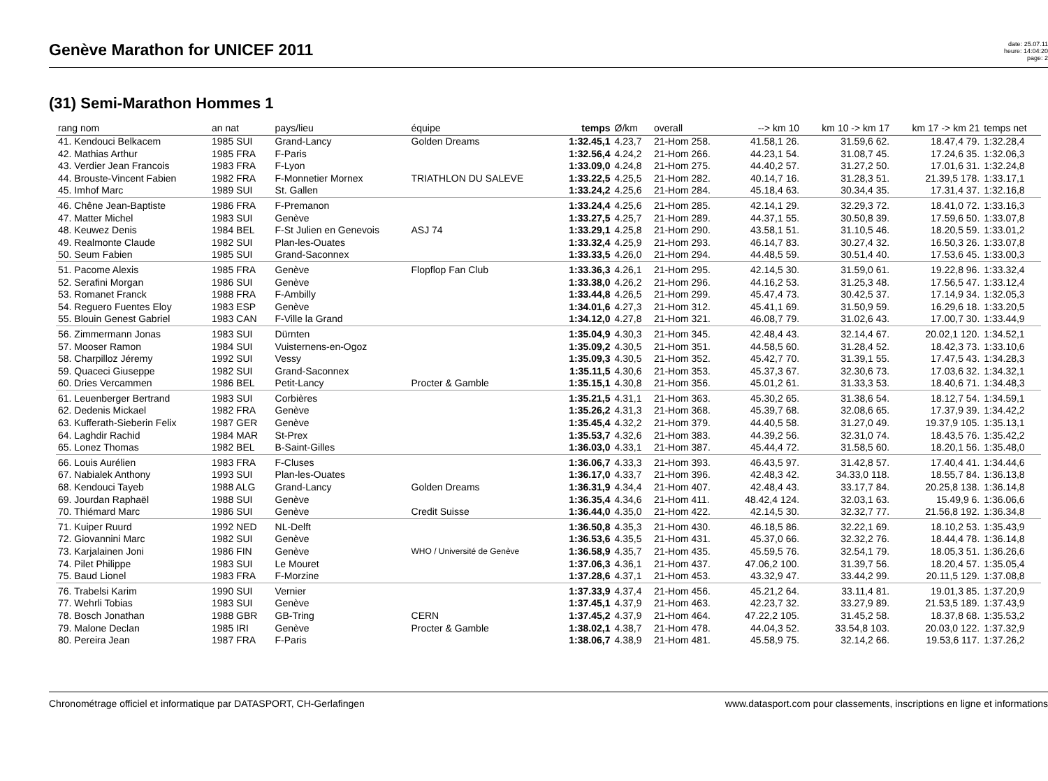Genève Marathon for UNICEF 2011
date: 25.07.11
heure: 14:04:20
page: 2
(31) Semi-Marathon Hommes 1
| rang nom | an nat | pays/lieu | équipe | temps | Ø/km | overall | --> km 10 | km 10 -> km 17 | km 17 -> km 21 | temps net |
| --- | --- | --- | --- | --- | --- | --- | --- | --- | --- | --- |
| 41. Kendouci Belkacem | 1985 SUI | Grand-Lancy | Golden Dreams | 1:32.45,1 | 4.23,7 | 21-Hom 258. | 41.58,1 26. | 31.59,6 62. | 18.47,4 79. | 1:32.28,4 |
| 42. Mathias Arthur | 1985 FRA | F-Paris | | 1:32.56,4 | 4.24,2 | 21-Hom 266. | 44.23,1 54. | 31.08,7 45. | 17.24,6 35. | 1:32.06,3 |
| 43. Verdier Jean Francois | 1983 FRA | F-Lyon | | 1:33.09,0 | 4.24,8 | 21-Hom 275. | 44.40,2 57. | 31.27,2 50. | 17.01,6 31. | 1:32.24,8 |
| 44. Brouste-Vincent Fabien | 1982 FRA | F-Monnetier Mornex | TRIATHLON DU SALEVE | 1:33.22,5 | 4.25,5 | 21-Hom 282. | 40.14,7 16. | 31.28,3 51. | 21.39,5 178. | 1:33.17,1 |
| 45. Imhof Marc | 1989 SUI | St. Gallen | | 1:33.24,2 | 4.25,6 | 21-Hom 284. | 45.18,4 63. | 30.34,4 35. | 17.31,4 37. | 1:32.16,8 |
| 46. Chêne Jean-Baptiste | 1986 FRA | F-Premanon | | 1:33.24,4 | 4.25,6 | 21-Hom 285. | 42.14,1 29. | 32.29,3 72. | 18.41,0 72. | 1:33.16,3 |
| 47. Matter Michel | 1983 SUI | Genève | | 1:33.27,5 | 4.25,7 | 21-Hom 289. | 44.37,1 55. | 30.50,8 39. | 17.59,6 50. | 1:33.07,8 |
| 48. Keuwez Denis | 1984 BEL | F-St Julien en Genevois | ASJ 74 | 1:33.29,1 | 4.25,8 | 21-Hom 290. | 43.58,1 51. | 31.10,5 46. | 18.20,5 59. | 1:33.01,2 |
| 49. Realmonte Claude | 1982 SUI | Plan-les-Ouates | | 1:33.32,4 | 4.25,9 | 21-Hom 293. | 46.14,7 83. | 30.27,4 32. | 16.50,3 26. | 1:33.07,8 |
| 50. Seum Fabien | 1985 SUI | Grand-Saconnex | | 1:33.33,5 | 4.26,0 | 21-Hom 294. | 44.48,5 59. | 30.51,4 40. | 17.53,6 45. | 1:33.00,3 |
| 51. Pacome Alexis | 1985 FRA | Genève | Flopflop Fan Club | 1:33.36,3 | 4.26,1 | 21-Hom 295. | 42.14,5 30. | 31.59,0 61. | 19.22,8 96. | 1:33.32,4 |
| 52. Serafini Morgan | 1986 SUI | Genève | | 1:33.38,0 | 4.26,2 | 21-Hom 296. | 44.16,2 53. | 31.25,3 48. | 17.56,5 47. | 1:33.12,4 |
| 53. Romanet Franck | 1988 FRA | F-Ambilly | | 1:33.44,8 | 4.26,5 | 21-Hom 299. | 45.47,4 73. | 30.42,5 37. | 17.14,9 34. | 1:32.05,3 |
| 54. Reguero Fuentes Eloy | 1983 ESP | Genève | | 1:34.01,6 | 4.27,3 | 21-Hom 312. | 45.41,1 69. | 31.50,9 59. | 16.29,6 18. | 1:33.20,5 |
| 55. Blouin Genest Gabriel | 1983 CAN | F-Ville la Grand | | 1:34.12,0 | 4.27,8 | 21-Hom 321. | 46.08,7 79. | 31.02,6 43. | 17.00,7 30. | 1:33.44,9 |
| 56. Zimmermann Jonas | 1983 SUI | Dürnten | | 1:35.04,9 | 4.30,3 | 21-Hom 345. | 42.48,4 43. | 32.14,4 67. | 20.02,1 120. | 1:34.52,1 |
| 57. Mooser Ramon | 1984 SUI | Vuisternens-en-Ogoz | | 1:35.09,2 | 4.30,5 | 21-Hom 351. | 44.58,5 60. | 31.28,4 52. | 18.42,3 73. | 1:33.10,6 |
| 58. Charpilloz Jéremy | 1992 SUI | Vessy | | 1:35.09,3 | 4.30,5 | 21-Hom 352. | 45.42,7 70. | 31.39,1 55. | 17.47,5 43. | 1:34.28,3 |
| 59. Quaceci Giuseppe | 1982 SUI | Grand-Saconnex | | 1:35.11,5 | 4.30,6 | 21-Hom 353. | 45.37,3 67. | 32.30,6 73. | 17.03,6 32. | 1:34.32,1 |
| 60. Dries Vercammen | 1986 BEL | Petit-Lancy | Procter & Gamble | 1:35.15,1 | 4.30,8 | 21-Hom 356. | 45.01,2 61. | 31.33,3 53. | 18.40,6 71. | 1:34.48,3 |
| 61. Leuenberger Bertrand | 1983 SUI | Corbières | | 1:35.21,5 | 4.31,1 | 21-Hom 363. | 45.30,2 65. | 31.38,6 54. | 18.12,7 54. | 1:34.59,1 |
| 62. Dedenis Mickael | 1982 FRA | Genève | | 1:35.26,2 | 4.31,3 | 21-Hom 368. | 45.39,7 68. | 32.08,6 65. | 17.37,9 39. | 1:34.42,2 |
| 63. Kufferath-Sieberin Felix | 1987 GER | Genève | | 1:35.45,4 | 4.32,2 | 21-Hom 379. | 44.40,5 58. | 31.27,0 49. | 19.37,9 105. | 1:35.13,1 |
| 64. Laghdir Rachid | 1984 MAR | St-Prex | | 1:35.53,7 | 4.32,6 | 21-Hom 383. | 44.39,2 56. | 32.31,0 74. | 18.43,5 76. | 1:35.42,2 |
| 65. Lonez Thomas | 1982 BEL | B-Saint-Gilles | | 1:36.03,0 | 4.33,1 | 21-Hom 387. | 45.44,4 72. | 31.58,5 60. | 18.20,1 56. | 1:35.48,0 |
| 66. Louis Aurélien | 1983 FRA | F-Cluses | | 1:36.06,7 | 4.33,3 | 21-Hom 393. | 46.43,5 97. | 31.42,8 57. | 17.40,4 41. | 1:34.44,6 |
| 67. Nabialek Anthony | 1993 SUI | Plan-les-Ouates | | 1:36.17,0 | 4.33,7 | 21-Hom 396. | 42.48,3 42. | 34.33,0 118. | 18.55,7 84. | 1:36.13,8 |
| 68. Kendouci Tayeb | 1988 ALG | Grand-Lancy | Golden Dreams | 1:36.31,9 | 4.34,4 | 21-Hom 407. | 42.48,4 43. | 33.17,7 84. | 20.25,8 138. | 1:36.14,8 |
| 69. Jourdan Raphaël | 1988 SUI | Genève | | 1:36.35,4 | 4.34,6 | 21-Hom 411. | 48.42,4 124. | 32.03,1 63. | 15.49,9 6. | 1:36.06,6 |
| 70. Thiémard Marc | 1986 SUI | Genève | Credit Suisse | 1:36.44,0 | 4.35,0 | 21-Hom 422. | 42.14,5 30. | 32.32,7 77. | 21.56,8 192. | 1:36.34,8 |
| 71. Kuiper Ruurd | 1992 NED | NL-Delft | | 1:36.50,8 | 4.35,3 | 21-Hom 430. | 46.18,5 86. | 32.22,1 69. | 18.10,2 53. | 1:35.43,9 |
| 72. Giovannini Marc | 1982 SUI | Genève | | 1:36.53,6 | 4.35,5 | 21-Hom 431. | 45.37,0 66. | 32.32,2 76. | 18.44,4 78. | 1:36.14,8 |
| 73. Karjalainen Joni | 1986 FIN | Genève | WHO / Université de Genève | 1:36.58,9 | 4.35,7 | 21-Hom 435. | 45.59,5 76. | 32.54,1 79. | 18.05,3 51. | 1:36.26,6 |
| 74. Pilet Philippe | 1983 SUI | Le Mouret | | 1:37.06,3 | 4.36,1 | 21-Hom 437. | 47.06,2 100. | 31.39,7 56. | 18.20,4 57. | 1:35.05,4 |
| 75. Baud Lionel | 1983 FRA | F-Morzine | | 1:37.28,6 | 4.37,1 | 21-Hom 453. | 43.32,9 47. | 33.44,2 99. | 20.11,5 129. | 1:37.08,8 |
| 76. Trabelsi Karim | 1990 SUI | Vernier | | 1:37.33,9 | 4.37,4 | 21-Hom 456. | 45.21,2 64. | 33.11,4 81. | 19.01,3 85. | 1:37.20,9 |
| 77. Wehrli Tobias | 1983 SUI | Genève | | 1:37.45,1 | 4.37,9 | 21-Hom 463. | 42.23,7 32. | 33.27,9 89. | 21.53,5 189. | 1:37.43,9 |
| 78. Bosch Jonathan | 1988 GBR | GB-Tring | CERN | 1:37.45,2 | 4.37,9 | 21-Hom 464. | 47.22,2 105. | 31.45,2 58. | 18.37,8 68. | 1:35.53,2 |
| 79. Malone Declan | 1985 IRI | Genève | Procter & Gamble | 1:38.02,1 | 4.38,7 | 21-Hom 478. | 44.04,3 52. | 33.54,8 103. | 20.03,0 122. | 1:37.32,9 |
| 80. Pereira Jean | 1987 FRA | F-Paris | | 1:38.06,7 | 4.38,9 | 21-Hom 481. | 45.58,9 75. | 32.14,2 66. | 19.53,6 117. | 1:37.26,2 |
Chronométrage officiel et informatique par DATASPORT, CH-Gerlafingen www.datasport.com pour classements, inscriptions en ligne et informations